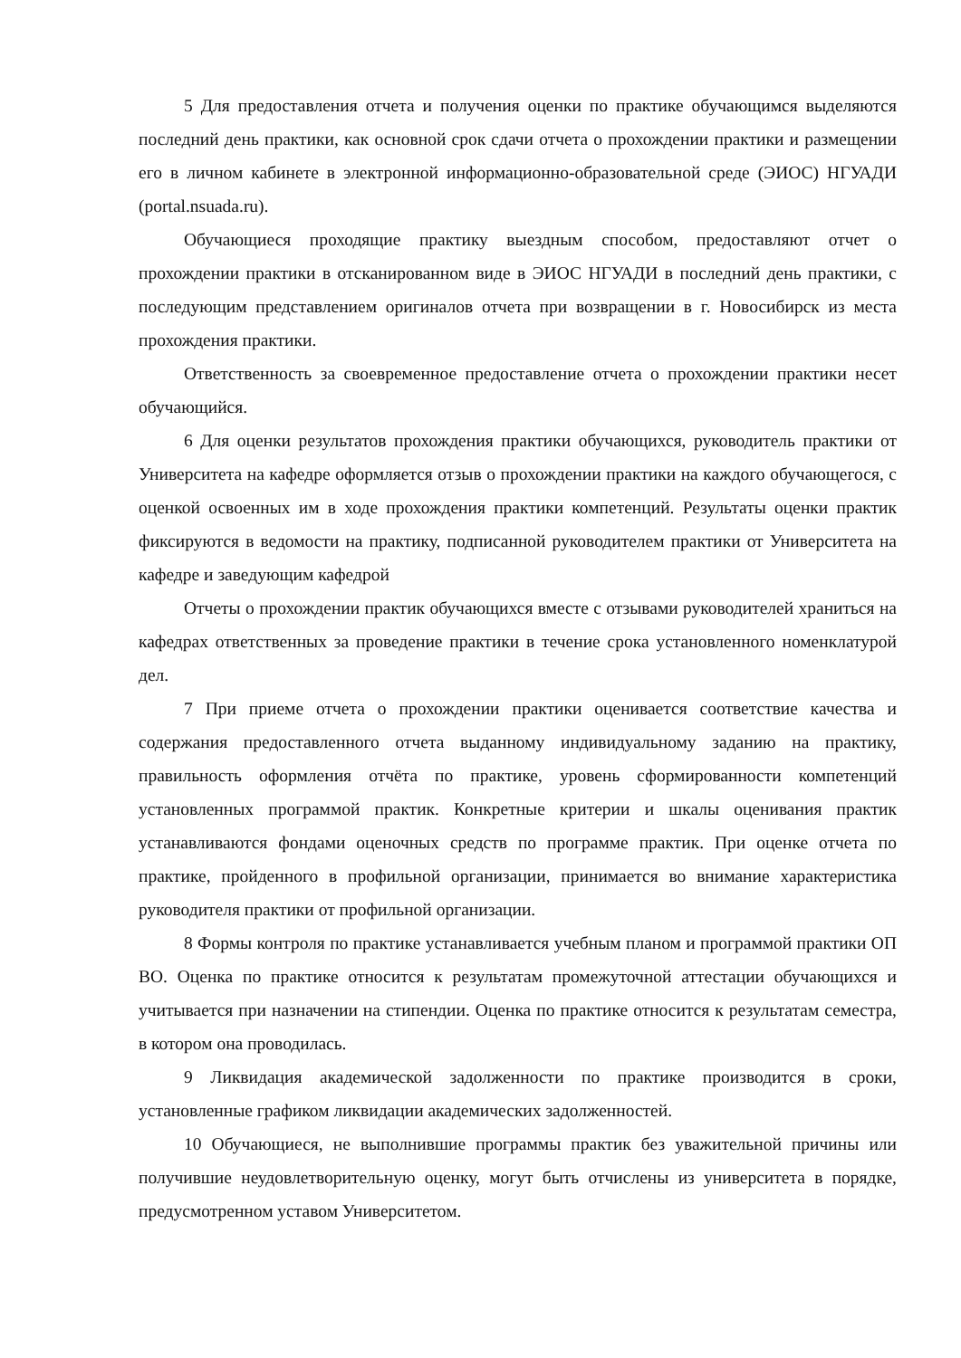5 Для предоставления отчета и получения оценки по практике обучающимся выделяются последний день практики, как основной срок сдачи отчета о прохождении практики и размещении его в личном кабинете в электронной информационно-образовательной среде (ЭИОС) НГУАДИ (portal.nsuada.ru).
Обучающиеся проходящие практику выездным способом, предоставляют отчет о прохождении практики в отсканированном виде в ЭИОС НГУАДИ в последний день практики, с последующим представлением оригиналов отчета при возвращении в г. Новосибирск из места прохождения практики.
Ответственность за своевременное предоставление отчета о прохождении практики несет обучающийся.
6 Для оценки результатов прохождения практики обучающихся, руководитель практики от Университета на кафедре оформляется отзыв о прохождении практики на каждого обучающегося, с оценкой освоенных им в ходе прохождения практики компетенций. Результаты оценки практик фиксируются в ведомости на практику, подписанной руководителем практики от Университета на кафедре и заведующим кафедрой
Отчеты о прохождении практик обучающихся вместе с отзывами руководителей храниться на кафедрах ответственных за проведение практики в течение срока установленного номенклатурой дел.
7 При приеме отчета о прохождении практики оценивается соответствие качества и содержания предоставленного отчета выданному индивидуальному заданию на практику, правильность оформления отчёта по практике, уровень сформированности компетенций установленных программой практик. Конкретные критерии и шкалы оценивания практик устанавливаются фондами оценочных средств по программе практик. При оценке отчета по практике, пройденного в профильной организации, принимается во внимание характеристика руководителя практики от профильной организации.
8 Формы контроля по практике устанавливается учебным планом и программой практики ОП ВО. Оценка по практике относится к результатам промежуточной аттестации обучающихся и учитывается при назначении на стипендии. Оценка по практике относится к результатам семестра, в котором она проводилась.
9 Ликвидация академической задолженности по практике производится в сроки, установленные графиком ликвидации академических задолженностей.
10 Обучающиеся, не выполнившие программы практик без уважительной причины или получившие неудовлетворительную оценку, могут быть отчислены из университета в порядке, предусмотренном уставом Университетом.